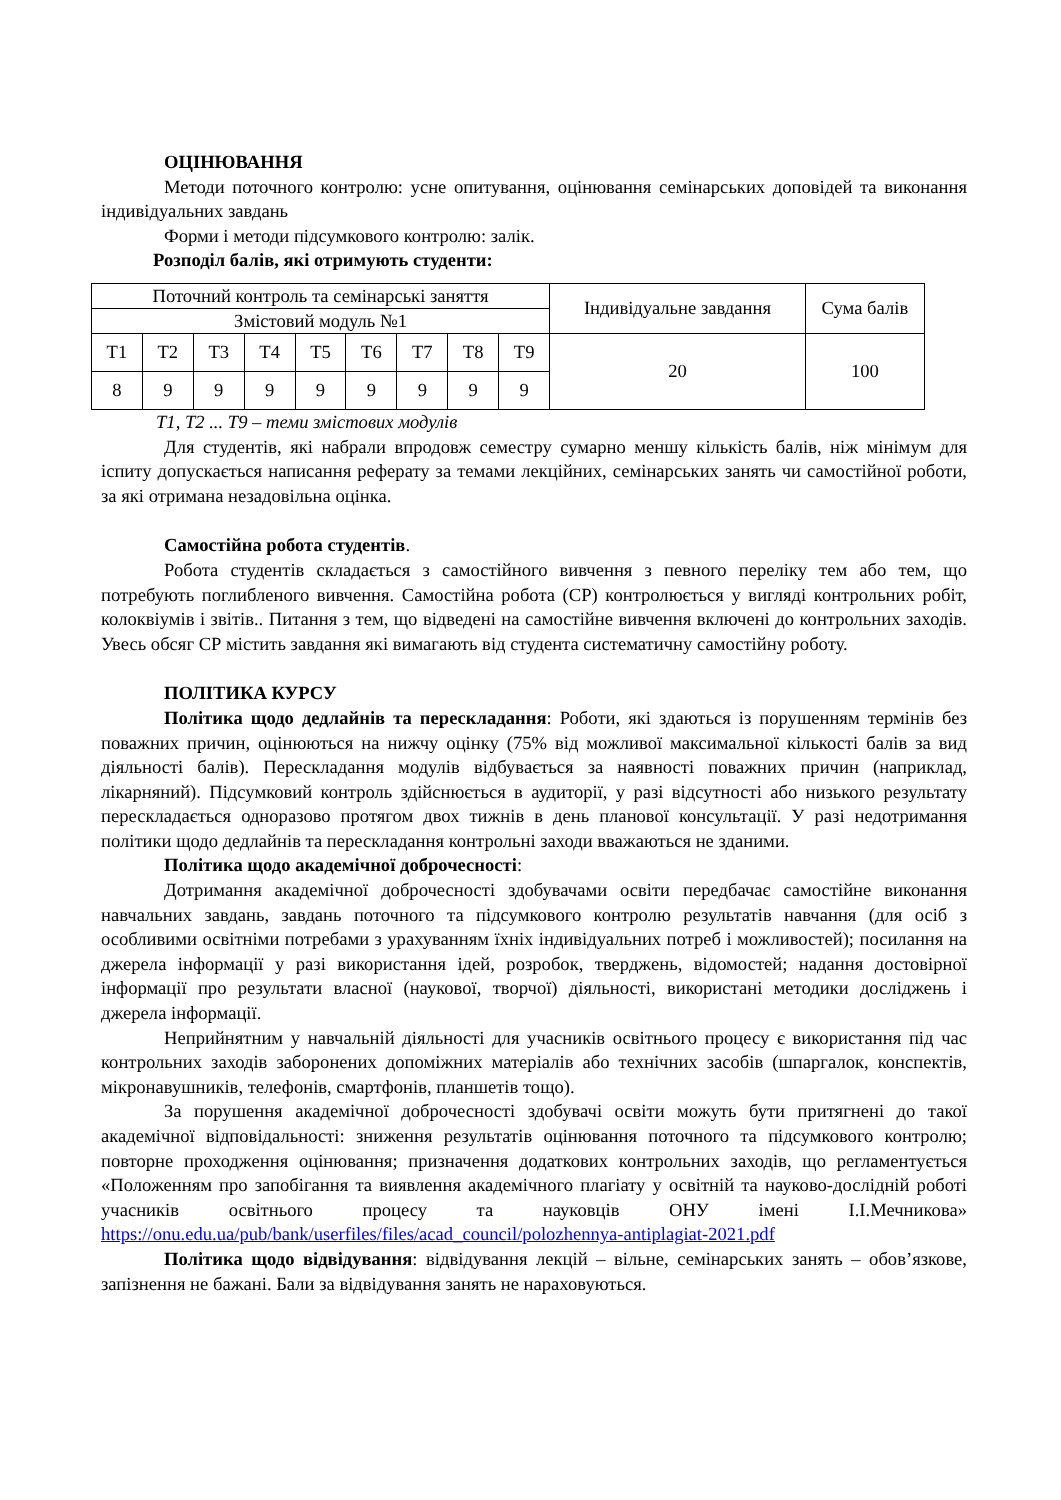ОЦІНЮВАННЯ
Методи поточного контролю: усне опитування, оцінювання семінарських доповідей та виконання індивідуальних завдань
Форми і методи підсумкового контролю: залік.
Розподіл балів, які отримують студенти:
| Поточний контроль та семінарські заняття | | | | | | | | | Індивідуальне завдання | Сума балів |
| Змістовий модуль №1 | | | | | | | | | | |
| Т1 | Т2 | Т3 | Т4 | Т5 | Т6 | Т7 | Т8 | Т9 | 20 | 100 |
| 8 | 9 | 9 | 9 | 9 | 9 | 9 | 9 | 9 | | |
Т1, Т2 ... Т9 – теми змістових модулів
Для студентів, які набрали впродовж семестру сумарно меншу кількість балів, ніж мінімум для іспиту допускається написання реферату за темами лекційних, семінарських занять чи самостійної роботи, за які отримана незадовільна оцінка.
Самостійна робота студентів.
Робота студентів складається з самостійного вивчення з певного переліку тем або тем, що потребують поглибленого вивчення. Самостійна робота (СР) контролюється у вигляді контрольних робіт, колоквіумів і звітів.. Питання з тем, що відведені на самостійне вивчення включені до контрольних заходів. Увесь обсяг СР містить завдання які вимагають від студента систематичну самостійну роботу.
ПОЛІТИКА КУРСУ
Політика щодо дедлайнів та перескладання: Роботи, які здаються із порушенням термінів без поважних причин, оцінюються на нижчу оцінку (75% від можливої максимальної кількості балів за вид діяльності балів). Перескладання модулів відбувається за наявності поважних причин (наприклад, лікарняний). Підсумковий контроль здійснюється в аудиторії, у разі відсутності або низького результату перескладається одноразово протягом двох тижнів в день планової консультації. У разі недотримання політики щодо дедлайнів та перескладання контрольні заходи вважаються не зданими.
Політика щодо академічної доброчесності:
Дотримання академічної доброчесності здобувачами освіти передбачає самостійне виконання навчальних завдань, завдань поточного та підсумкового контролю результатів навчання (для осіб з особливими освітніми потребами з урахуванням їхніх індивідуальних потреб і можливостей); посилання на джерела інформації у разі використання ідей, розробок, тверджень, відомостей; надання достовірної інформації про результати власної (наукової, творчої) діяльності, використані методики досліджень і джерела інформації.
Неприйнятним у навчальній діяльності для учасників освітнього процесу є використання під час контрольних заходів заборонених допоміжних матеріалів або технічних засобів (шпаргалок, конспектів, мікронавушників, телефонів, смартфонів, планшетів тощо).
За порушення академічної доброчесності здобувачі освіти можуть бути притягнені до такої академічної відповідальності: зниження результатів оцінювання поточного та підсумкового контролю; повторне проходження оцінювання; призначення додаткових контрольних заходів, що регламентується «Положенням про запобігання та виявлення академічного плагіату у освітній та науково-дослідній роботі учасників освітнього процесу та науковців ОНУ імені І.І.Мечникова» https://onu.edu.ua/pub/bank/userfiles/files/acad_council/polozhennya-antiplagiat-2021.pdf
Політика щодо відвідування: відвідування лекцій – вільне, семінарських занять – обов’язкове, запізнення не бажані. Бали за відвідування занять не нараховуються.